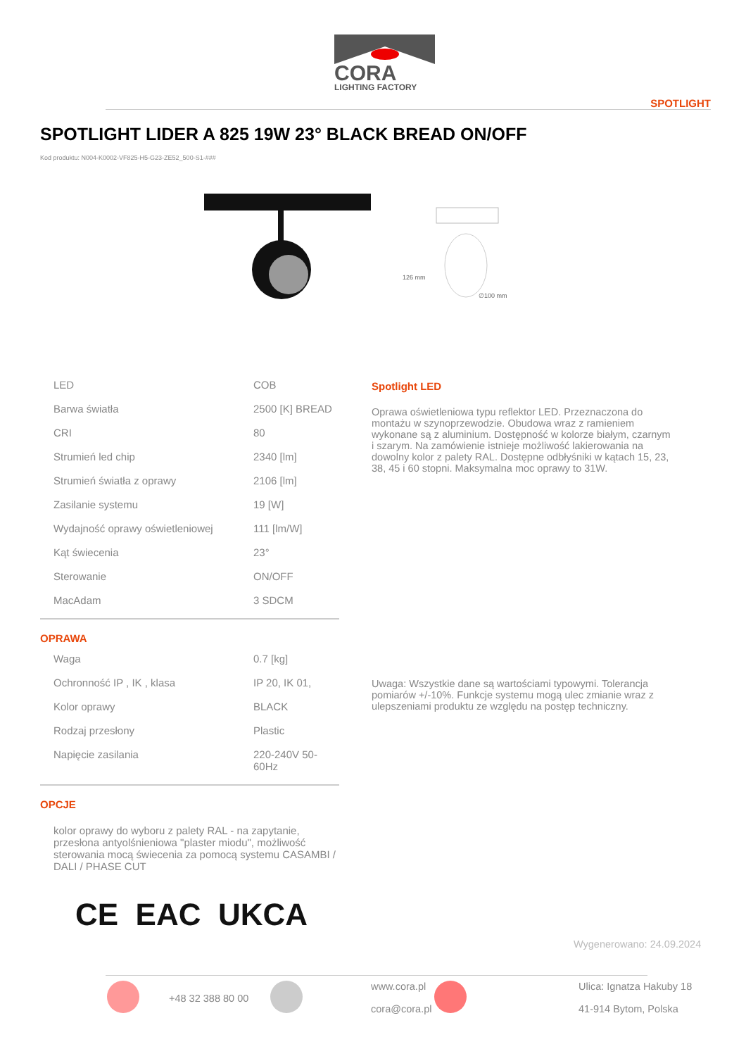CORA
LIGHTING FACTORY
SPOTLIGHT
SPOTLIGHT LIDER A 825 19W 23° BLACK BREAD ON/OFF
Kod produktu: N004-K0002-VF825-H5-G23-ZE52_500-S1-###
126 mm
∅100 mm
| LED | COB |
| Barwa światła | 2500 [K] BREAD |
| CRI | 80 |
| Strumień led chip | 2340 [lm] |
| Strumień światła z oprawy | 2106 [lm] |
| Zasilanie systemu | 19 [W] |
| Wydajność oprawy oświetleniowej | 111 [lm/W] |
| Kąt świecenia | 23° |
| Sterowanie | ON/OFF |
| MacAdam | 3 SDCM |
OPRAWA
| Waga | 0.7 [kg] |
| Ochronność IP , IK , klasa | IP 20, IK 01, |
| Kolor oprawy | BLACK |
| Rodzaj przesłony | Plastic |
| Napięcie zasilania | 220-240V 50-60Hz |
OPCJE
kolor oprawy do wyboru z palety RAL - na zapytanie, przesłona antyolśnieniowa "plaster miodu", możliwość sterowania mocą świecenia za pomocą systemu CASAMBI / DALI / PHASE CUT
CE EAC UKCA
Spotlight LED
Oprawa oświetleniowa typu reflektor LED. Przeznaczona do montażu w szynoprzewodzie. Obudowa wraz z ramieniem wykonane są z aluminium. Dostępność w kolorze białym, czarnym i szarym. Na zamówienie istnieje możliwość lakierowania na dowolny kolor z palety RAL. Dostępne odbłyśniki w kątach 15, 23, 38, 45 i 60 stopni. Maksymalna moc oprawy to 31W.
Uwaga: Wszystkie dane są wartościami typowymi. Tolerancja pomiarów +/-10%. Funkcje systemu mogą ulec zmianie wraz z ulepszeniami produktu ze względu na postęp techniczny.
Wygenerowano: 24.09.2024
+48 32 388 80 00
www.cora.pl
cora@cora.pl
Ulica: Ignatza Hakuby 18
41-914 Bytom, Polska